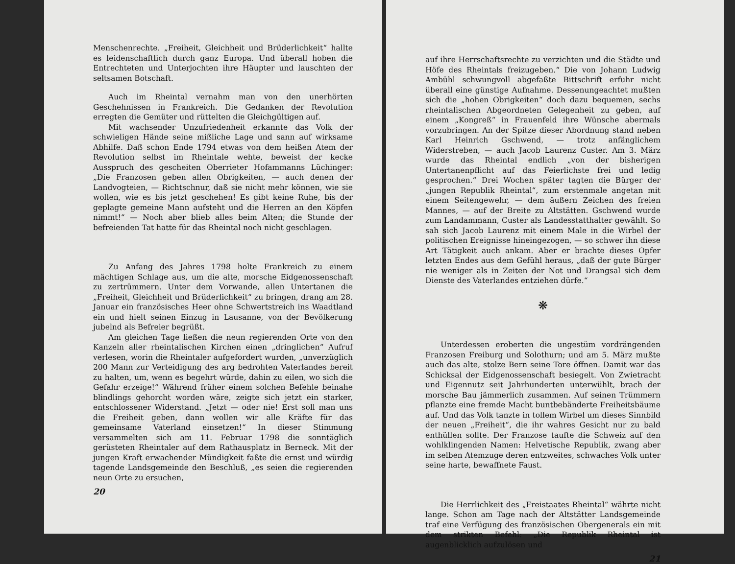Menschenrechte. „Freiheit, Gleichheit und Brüderlichkeit“ hallte es leidenschaftlich durch ganz Europa. Und überall hoben die Entrechteten und Unterjochten ihre Häupter und lauschten der seltsamen Botschaft.
Auch im Rheintal vernahm man von den unerhörten Geschehnissen in Frankreich. Die Gedanken der Revolution erregten die Gemüter und rüttelten die Gleichgültigen auf.
Mit wachsender Unzufriedenheit erkannte das Volk der schwieligen Hände seine mißliche Lage und sann auf wirksame Abhilfe. Daß schon Ende 1794 etwas von dem heißen Atem der Revolution selbst im Rheintale wehte, beweist der kecke Ausspruch des gescheiten Oberrieter Hofammanns Lüchinger: „Die Franzosen geben allen Obrigkeiten, — auch denen der Landvogteien, — Richtschnur, daß sie nicht mehr können, wie sie wollen, wie es bis jetzt geschehen! Es gibt keine Ruhe, bis der geplagte gemeine Mann aufsteht und die Herren an den Köpfen nimmt!“ — Noch aber blieb alles beim Alten; die Stunde der befreienden Tat hatte für das Rheintal noch nicht geschlagen.
Zu Anfang des Jahres 1798 holte Frankreich zu einem mächtigen Schlage aus, um die alte, morsche Eidgenossenschaft zu zertrümmern. Unter dem Vorwande, allen Untertanen die „Freiheit, Gleichheit und Brüderlichkeit“ zu bringen, drang am 28. Januar ein französisches Heer ohne Schwertstreich ins Waadtland ein und hielt seinen Einzug in Lausanne, von der Bevölkerung jubelnd als Befreier begrüßt.
Am gleichen Tage ließen die neun regierenden Orte von den Kanzeln aller rheintalischen Kirchen einen „dringlichen“ Aufruf verlesen, worin die Rheintaler aufgefordert wurden, „unverzüglich 200 Mann zur Verteidigung des arg bedrohten Vaterlandes bereit zu halten, um, wenn es begehrt würde, dahin zu eilen, wo sich die Gefahr erzeige!“ Während früher einem solchen Befehle beinahe blindlings gehorcht worden wäre, zeigte sich jetzt ein starker, entschlossener Widerstand. „Jetzt — oder nie! Erst soll man uns die Freiheit geben, dann wollen wir alle Kräfte für das gemeinsame Vaterland einsetzen!“ In dieser Stimmung versammelten sich am 11. Februar 1798 die sonntäglich gerüsteten Rheintaler auf dem Rathausplatz in Berneck. Mit der jungen Kraft erwachender Mündigkeit faßte die ernst und würdig tagende Landsgemeinde den Beschluß, „es seien die regierenden neun Orte zu ersuchen,
20
auf ihre Herrschaftsrechte zu verzichten und die Städte und Höfe des Rheintals freizugeben.“ Die von Johann Ludwig Ambühl schwungvoll abgefaßte Bittschrift erfuhr nicht überall eine günstige Aufnahme. Dessenungeachtet mußten sich die „hohen Obrigkeiten“ doch dazu bequemen, sechs rheintalischen Abgeordneten Gelegenheit zu geben, auf einem „Kongreß“ in Frauenfeld ihre Wünsche abermals vorzubringen. An der Spitze dieser Abordnung stand neben Karl Heinrich Gschwend, — trotz anfänglichem Widerstreben, — auch Jacob Laurenz Custer. Am 3. März wurde das Rheintal endlich „von der bisherigen Untertanenpflicht auf das Feierlichste frei und ledig gesprochen.“ Drei Wochen später tagten die Bürger der „jungen Republik Rheintal“, zum erstenmale angetan mit einem Seitengewehr, — dem äußern Zeichen des freien Mannes, — auf der Breite zu Altstätten. Gschwend wurde zum Landammann, Custer als Landesstatthalter gewählt. So sah sich Jacob Laurenz mit einem Male in die Wirbel der politischen Ereignisse hineingezogen, — so schwer ihn diese Art Tätigkeit auch ankam. Aber er brachte dieses Opfer letzten Endes aus dem Gefühl heraus, „daß der gute Bürger nie weniger als in Zeiten der Not und Drangsal sich dem Dienste des Vaterlandes entziehen dürfe.“
❋
Unterdessen eroberten die ungestüm vordrängenden Franzosen Freiburg und Solothurn; und am 5. März mußte auch das alte, stolze Bern seine Tore öffnen. Damit war das Schicksal der Eidgenossenschaft besiegelt. Von Zwietracht und Eigennutz seit Jahrhunderten unterwühlt, brach der morsche Bau jämmerlich zusammen. Auf seinen Trümmern pflanzte eine fremde Macht buntbebänderte Freiheitsbäume auf. Und das Volk tanzte in tollem Wirbel um dieses Sinnbild der neuen „Freiheit“, die ihr wahres Gesicht nur zu bald enthüllen sollte. Der Franzose taufte die Schweiz auf den wohlklingenden Namen: Helvetische Republik, zwang aber im selben Atemzuge deren entzweites, schwaches Volk unter seine harte, bewaffnete Faust.
Die Herrlichkeit des „Freistaates Rheintal“ währte nicht lange. Schon am Tage nach der Altstätter Landsgemeinde traf eine Verfügung des französischen Obergenerals ein mit dem strikten Befehl: „Die Republik Rheintal ist augenblicklich aufzulösen und
21